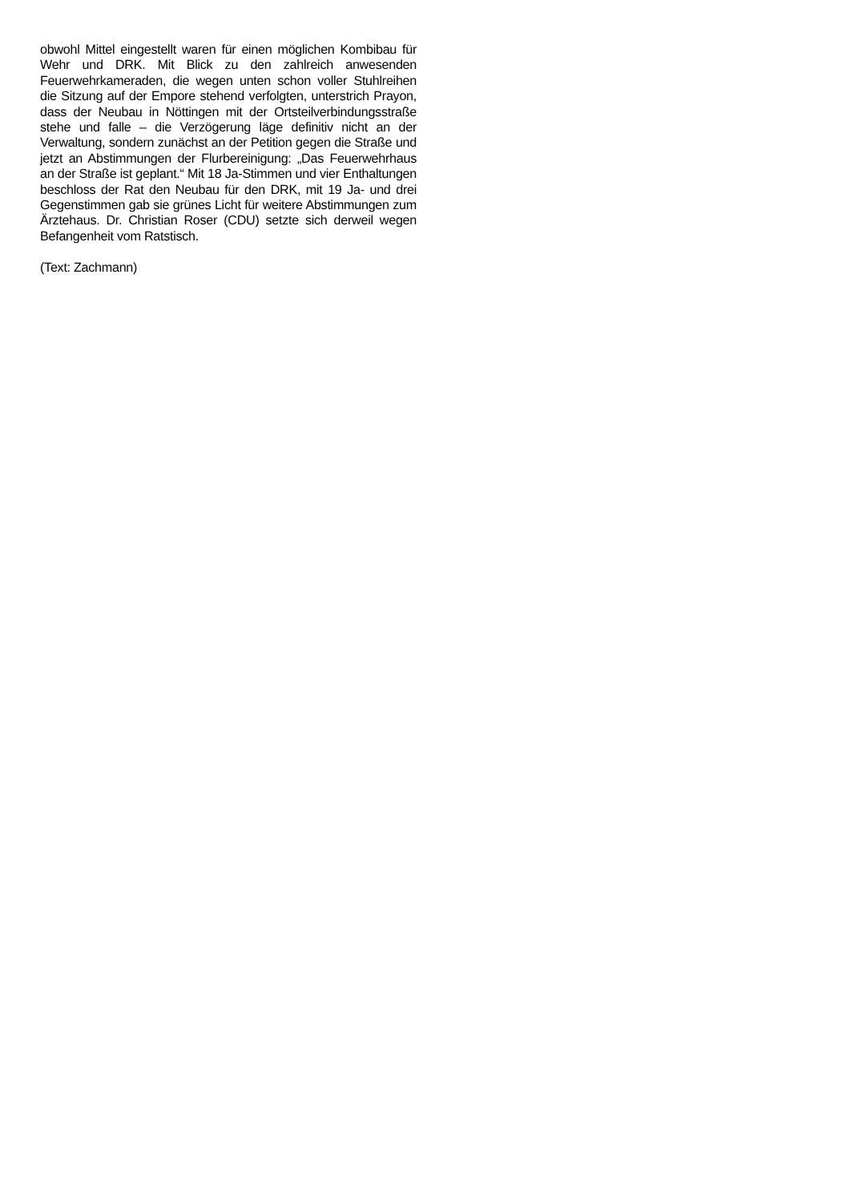obwohl Mittel eingestellt waren für einen möglichen Kombibau für Wehr und DRK. Mit Blick zu den zahlreich anwesenden Feuerwehrkameraden, die wegen unten schon voller Stuhlreihen die Sitzung auf der Empore stehend verfolgten, unterstrich Prayon, dass der Neubau in Nöttingen mit der Ortsteilverbindungsstraße stehe und falle – die Verzögerung läge definitiv nicht an der Verwaltung, sondern zunächst an der Petition gegen die Straße und jetzt an Abstimmungen der Flurbereinigung: „Das Feuerwehrhaus an der Straße ist geplant.“ Mit 18 Ja-Stimmen und vier Enthaltungen beschloss der Rat den Neubau für den DRK, mit 19 Ja- und drei Gegenstimmen gab sie grünes Licht für weitere Abstimmungen zum Ärztehaus. Dr. Christian Roser (CDU) setzte sich derweil wegen Befangenheit vom Ratstisch.
(Text: Zachmann)